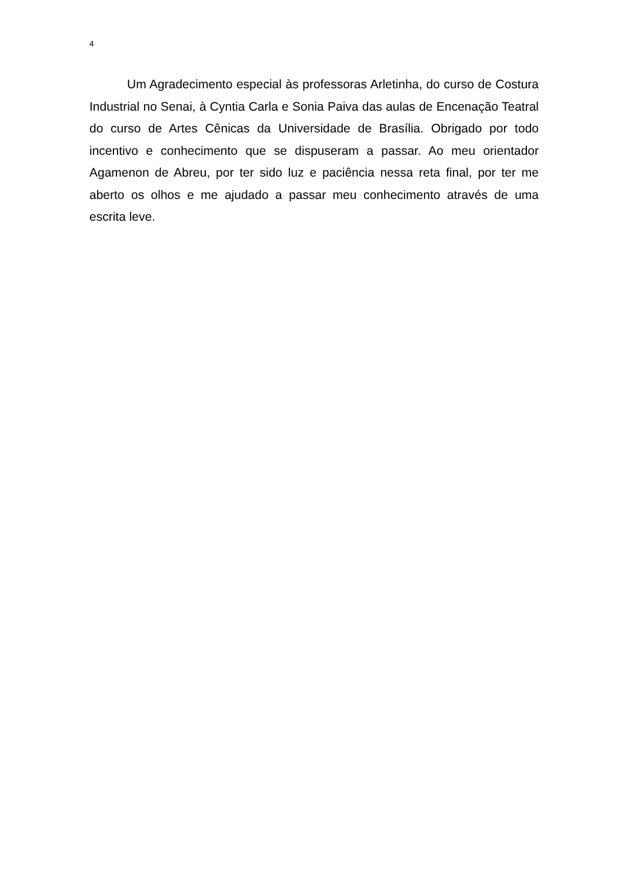4
Um Agradecimento especial às professoras Arletinha, do curso de Costura Industrial no Senai, à Cyntia Carla e Sonia Paiva das aulas de Encenação Teatral do curso de Artes Cênicas da Universidade de Brasília. Obrigado por todo incentivo e conhecimento que se dispuseram a passar. Ao meu orientador Agamenon de Abreu, por ter sido luz e paciência nessa reta final, por ter me aberto os olhos e me ajudado a passar meu conhecimento através de uma escrita leve.